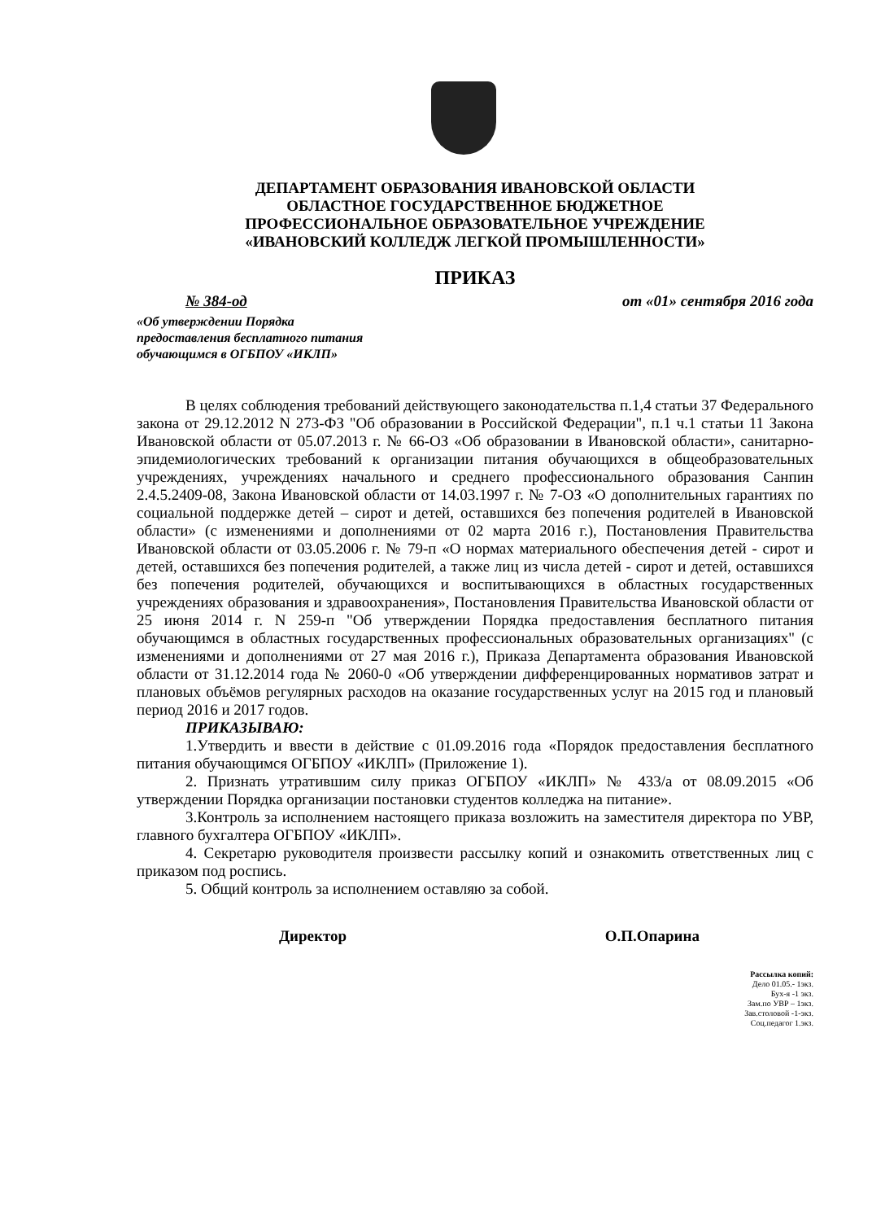ДЕПАРТАМЕНТ ОБРАЗОВАНИЯ ИВАНОВСКОЙ ОБЛАСТИ
ОБЛАСТНОЕ ГОСУДАРСТВЕННОЕ БЮДЖЕТНОЕ
ПРОФЕССИОНАЛЬНОЕ ОБРАЗОВАТЕЛЬНОЕ УЧРЕЖДЕНИЕ
«ИВАНОВСКИЙ КОЛЛЕДЖ ЛЕГКОЙ ПРОМЫШЛЕННОСТИ»
ПРИКАЗ
№ 384-од от «01» сентября 2016 года
«Об утверждении Порядка
предоставления бесплатного питания
обучающимся в ОГБПОУ «ИКЛП»
В целях соблюдения требований действующего законодательства п.1,4 статьи 37 Федерального закона от 29.12.2012 N 273-ФЗ "Об образовании в Российской Федерации", п.1 ч.1 статьи 11 Закона Ивановской области от 05.07.2013 г. № 66-ОЗ «Об образовании в Ивановской области», санитарно-эпидемиологических требований к организации питания обучающихся в общеобразовательных учреждениях, учреждениях начального и среднего профессионального образования Санпин 2.4.5.2409-08, Закона Ивановской области от 14.03.1997 г. № 7-ОЗ «О дополнительных гарантиях по социальной поддержке детей – сирот и детей, оставшихся без попечения родителей в Ивановской области» (с изменениями и дополнениями от 02 марта 2016 г.), Постановления Правительства Ивановской области от 03.05.2006 г. № 79-п «О нормах материального обеспечения детей - сирот и детей, оставшихся без попечения родителей, а также лиц из числа детей - сирот и детей, оставшихся без попечения родителей, обучающихся и воспитывающихся в областных государственных учреждениях образования и здравоохранения», Постановления Правительства Ивановской области от 25 июня 2014 г. N 259-п "Об утверждении Порядка предоставления бесплатного питания обучающимся в областных государственных профессиональных образовательных организациях" (с изменениями и дополнениями от 27 мая 2016 г.), Приказа Департамента образования Ивановской области от 31.12.2014 года № 2060-0 «Об утверждении дифференцированных нормативов затрат и плановых объёмов регулярных расходов на оказание государственных услуг на 2015 год и плановый период 2016 и 2017 годов.
ПРИКАЗЫВАЮ:
1.Утвердить и ввести в действие с 01.09.2016 года «Порядок предоставления бесплатного питания обучающимся ОГБПОУ «ИКЛП» (Приложение 1).
2. Признать утратившим силу приказ ОГБПОУ «ИКЛП» № 433/а от 08.09.2015 «Об утверждении Порядка организации постановки студентов колледжа на питание».
3.Контроль за исполнением настоящего приказа возложить на заместителя директора по УВР, главного бухгалтера ОГБПОУ «ИКЛП».
4. Секретарю руководителя произвести рассылку копий и ознакомить ответственных лиц с приказом под роспись.
5. Общий контроль за исполнением оставляю за собой.
Директор О.П.Опарина
Рассылка копий:
Дело 01.05.- 1экз.
Бух-я -1 экз.
Зам.по УВР – 1экз.
Зав.столовой -1-экз.
Соц.педагог 1.экз.